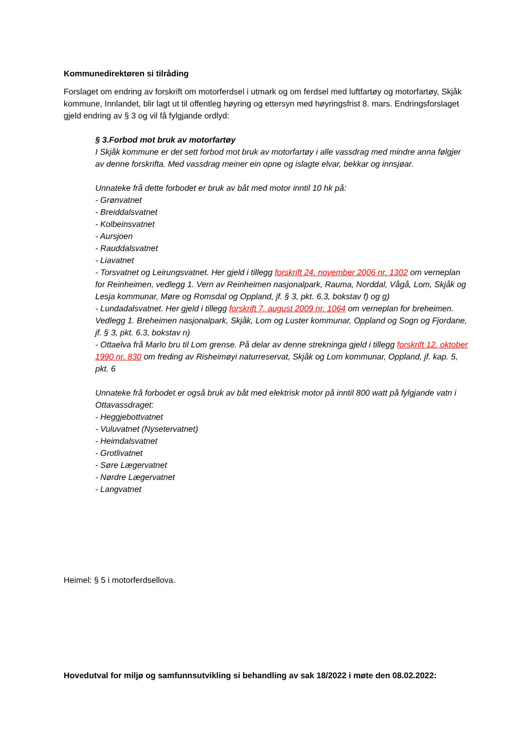Kommunedirektøren si tilråding
Forslaget om endring av forskrift om motorferdsel i utmark og om ferdsel med luftfartøy og motorfartøy, Skjåk kommune, Innlandet, blir lagt ut til offentleg høyring og ettersyn med høyringsfrist 8. mars. Endringsforslaget gjeld endring av § 3 og vil få fylgjande ordlyd:
§ 3.Forbod mot bruk av motorfartøy
I Skjåk kommune er det sett forbod mot bruk av motorfartøy i alle vassdrag med mindre anna følgjer av denne forskrifta. Med vassdrag meiner ein opne og islagte elvar, bekkar og innsjøar.
Unnateke frå dette forbodet er bruk av båt med motor inntil 10 hk på:
- Grønvatnet
- Breiddalsvatnet
- Kolbeinsvatnet
- Aursjoen
- Rauddalsvatnet
- Liavatnet
- Torsvatnet og Leirungsvatnet. Her gjeld i tillegg forskrift 24. november 2006 nr. 1302 om verneplan for Reinheimen, vedlegg 1. Vern av Reinheimen nasjonalpark, Rauma, Norddal, Vågå, Lom, Skjåk og Lesja kommunar, Møre og Romsdal og Oppland, jf. § 3, pkt. 6.3, bokstav f) og g)
- Lundadalsvatnet. Her gjeld i tillegg forskrift 7. august 2009 nr. 1064 om verneplan for breheimen. Vedlegg 1. Breheimen nasjonalpark, Skjåk, Lom og Luster kommunar, Oppland og Sogn og Fjordane, jf. § 3, pkt. 6.3, bokstav n)
- Ottaelva frå Marlo bru til Lom grense. På delar av denne strekninga gjeld i tillegg forskrift 12. oktober 1990 nr. 830 om freding av Risheimøyi naturreservat, Skjåk og Lom kommunar, Oppland, jf. kap. 5, pkt. 6
Unnateke frå forbodet er også bruk av båt med elektrisk motor på inntil 800 watt på fylgjande vatn i Ottavassdraget:
- Heggjebottvatnet
- Vuluvatnet (Nysetervatnet)
- Heimdalsvatnet
- Grotlivatnet
- Søre Lægervatnet
- Nørdre Lægervatnet
- Langvatnet
Heimel: § 5 i motorferdsellova.
Hovedutval for miljø og samfunnsutvikling si behandling av sak 18/2022 i møte den 08.02.2022: